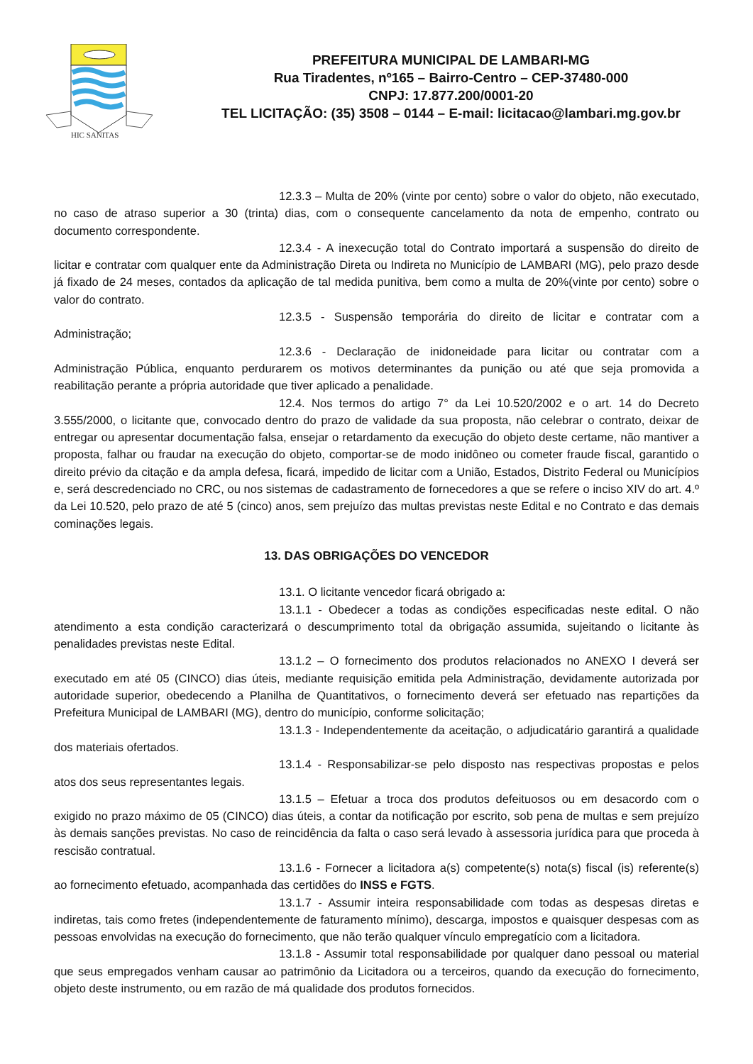HIC SANITAS
PREFEITURA MUNICIPAL DE LAMBARI-MG
Rua Tiradentes, nº165 – Bairro-Centro – CEP-37480-000
CNPJ: 17.877.200/0001-20
TEL LICITAÇÃO: (35) 3508 – 0144 – E-mail: licitacao@lambari.mg.gov.br
12.3.3 – Multa de 20% (vinte por cento) sobre o valor do objeto, não executado, no caso de atraso superior a 30 (trinta) dias, com o consequente cancelamento da nota de empenho, contrato ou documento correspondente.
12.3.4 - A inexecução total do Contrato importará a suspensão do direito de licitar e contratar com qualquer ente da Administração Direta ou Indireta no Município de LAMBARI (MG), pelo prazo desde já fixado de 24 meses, contados da aplicação de tal medida punitiva, bem como a multa de 20%(vinte por cento) sobre o valor do contrato.
12.3.5 - Suspensão temporária do direito de licitar e contratar com a Administração;
12.3.6 - Declaração de inidoneidade para licitar ou contratar com a Administração Pública, enquanto perdurarem os motivos determinantes da punição ou até que seja promovida a reabilitação perante a própria autoridade que tiver aplicado a penalidade.
12.4. Nos termos do artigo 7° da Lei 10.520/2002 e o art. 14 do Decreto 3.555/2000, o licitante que, convocado dentro do prazo de validade da sua proposta, não celebrar o contrato, deixar de entregar ou apresentar documentação falsa, ensejar o retardamento da execução do objeto deste certame, não mantiver a proposta, falhar ou fraudar na execução do objeto, comportar-se de modo inidôneo ou cometer fraude fiscal, garantido o direito prévio da citação e da ampla defesa, ficará, impedido de licitar com a União, Estados, Distrito Federal ou Municípios e, será descredenciado no CRC, ou nos sistemas de cadastramento de fornecedores a que se refere o inciso XIV do art. 4.º da Lei 10.520, pelo prazo de até 5 (cinco) anos, sem prejuízo das multas previstas neste Edital e no Contrato e das demais cominações legais.
13. DAS OBRIGAÇÕES DO VENCEDOR
13.1. O licitante vencedor ficará obrigado a:
13.1.1 - Obedecer a todas as condições especificadas neste edital. O não atendimento a esta condição caracterizará o descumprimento total da obrigação assumida, sujeitando o licitante às penalidades previstas neste Edital.
13.1.2 – O fornecimento dos produtos relacionados no ANEXO I deverá ser executado em até 05 (CINCO) dias úteis, mediante requisição emitida pela Administração, devidamente autorizada por autoridade superior, obedecendo a Planilha de Quantitativos, o fornecimento deverá ser efetuado nas repartições da Prefeitura Municipal de LAMBARI (MG), dentro do município, conforme solicitação;
13.1.3 - Independentemente da aceitação, o adjudicatário garantirá a qualidade dos materiais ofertados.
13.1.4 - Responsabilizar-se pelo disposto nas respectivas propostas e pelos atos dos seus representantes legais.
13.1.5 – Efetuar a troca dos produtos defeituosos ou em desacordo com o exigido no prazo máximo de 05 (CINCO) dias úteis, a contar da notificação por escrito, sob pena de multas e sem prejuízo às demais sanções previstas. No caso de reincidência da falta o caso será levado à assessoria jurídica para que proceda à rescisão contratual.
13.1.6 - Fornecer a licitadora a(s) competente(s) nota(s) fiscal (is) referente(s) ao fornecimento efetuado, acompanhada das certidões do INSS e FGTS.
13.1.7 - Assumir inteira responsabilidade com todas as despesas diretas e indiretas, tais como fretes (independentemente de faturamento mínimo), descarga, impostos e quaisquer despesas com as pessoas envolvidas na execução do fornecimento, que não terão qualquer vínculo empregatício com a licitadora.
13.1.8 - Assumir total responsabilidade por qualquer dano pessoal ou material que seus empregados venham causar ao patrimônio da Licitadora ou a terceiros, quando da execução do fornecimento, objeto deste instrumento, ou em razão de má qualidade dos produtos fornecidos.